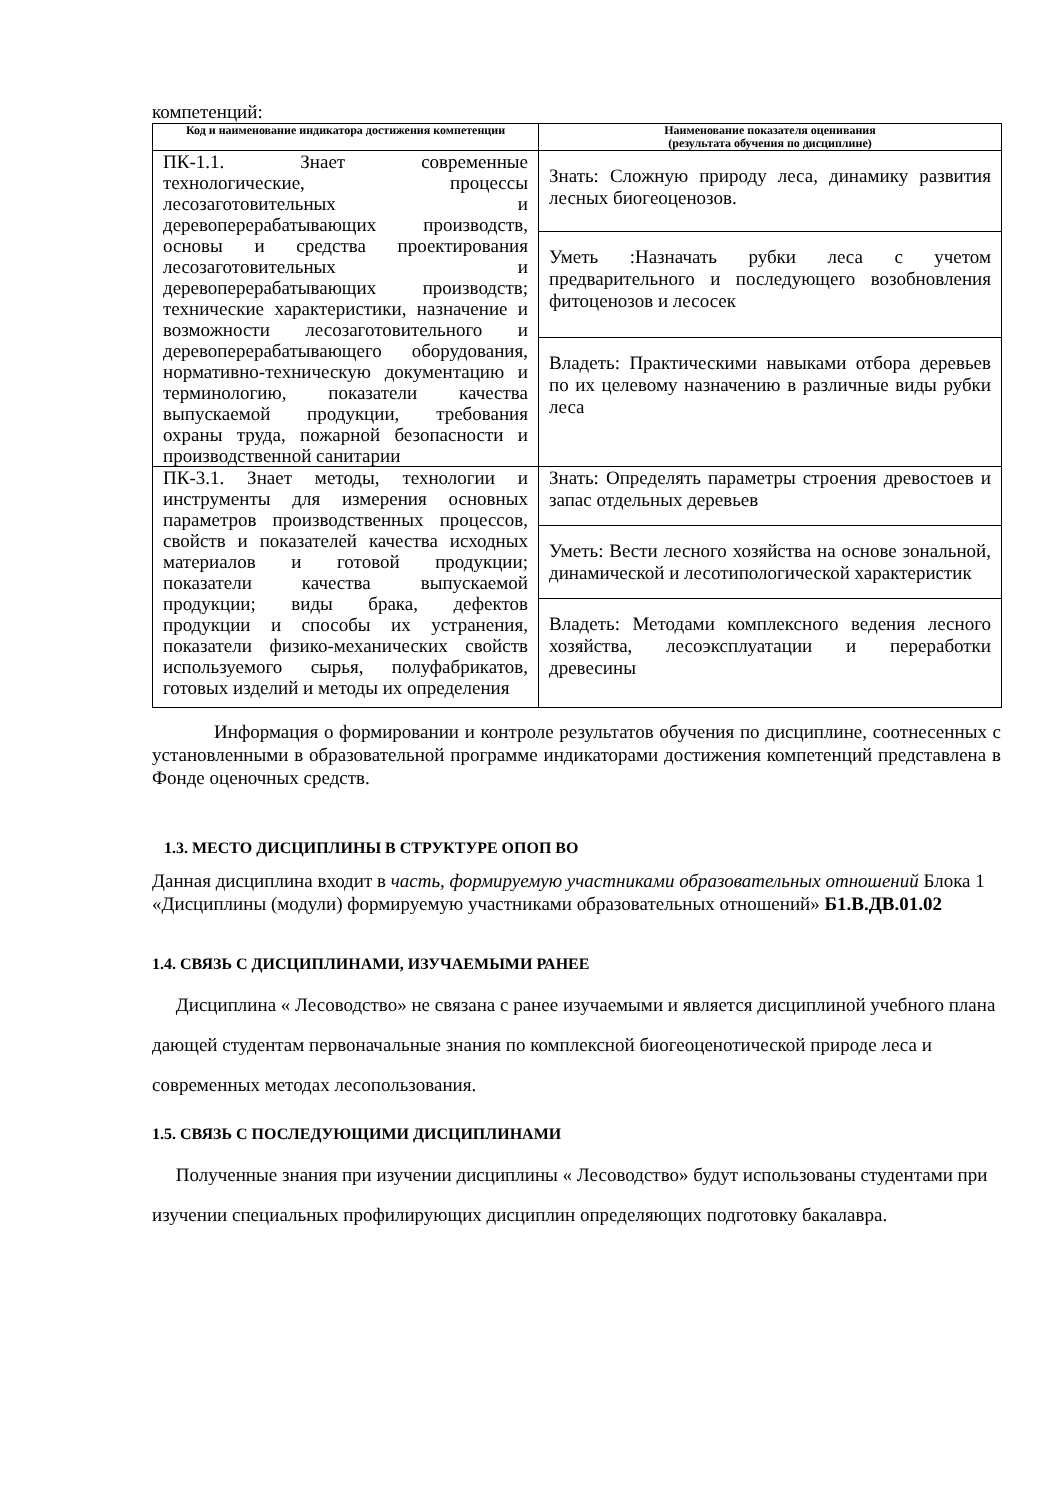компетенций:
| Код и наименование индикатора достижения компетенции | Наименование показателя оценивания (результата обучения по дисциплине) |
| --- | --- |
| ПК-1.1. Знает современные технологические, процессы лесозаготовительных и деревоперерабатывающих производств, основы и средства проектирования лесозаготовительных и деревоперерабатывающих производств; технические характеристики, назначение и возможности лесозаготовительного и деревоперерабатывающего оборудования, нормативно-техническую документацию и терминологию, показатели качества выпускаемой продукции, требования охраны труда, пожарной безопасности и производственной санитарии | Знать: Сложную природу леса, динамику развития лесных биогеоценозов. |
| | Уметь :Назначать рубки леса с учетом предварительного и последующего возобновления фитоценозов и лесосек |
| | Владеть: Практическими навыками отбора деревьев по их целевому назначению в различные виды рубки леса |
| ПК-3.1. Знает методы, технологии и инструменты для измерения основных параметров производственных процессов, свойств и показателей качества исходных материалов и готовой продукции; показатели качества выпускаемой продукции; виды брака, дефектов продукции и способы их устранения, показатели физико-механических свойств используемого сырья, полуфабрикатов, готовых изделий и методы их определения | Знать: Определять параметры строения древостоев и запас отдельных деревьев |
| | Уметь: Вести лесного хозяйства на основе зональной, динамической и лесотипологической характеристик |
| | Владеть: Методами комплексного ведения лесного хозяйства, лесоэксплуатации и переработки древесины |
Информация о формировании и контроле результатов обучения по дисциплине, соотнесенных с установленными в образовательной программе индикаторами достижения компетенций представлена в Фонде оценочных средств.
1.3. МЕСТО ДИСЦИПЛИНЫ В СТРУКТУРЕ ОПОП ВО
Данная дисциплина входит в часть, формируемую участниками образовательных отношений Блока 1 «Дисциплины (модули) формируемую участниками образовательных отношений» Б1.В.ДВ.01.02
1.4. СВЯЗЬ С ДИСЦИПЛИНАМИ, ИЗУЧАЕМЫМИ РАНЕЕ
Дисциплина « Лесоводство» не связана с ранее изучаемыми и является дисциплиной учебного плана дающей студентам первоначальные знания по комплексной биогеоценотической природе леса и современных методах лесопользования.
1.5. СВЯЗЬ С ПОСЛЕДУЮЩИМИ ДИСЦИПЛИНАМИ
Полученные знания при изучении дисциплины « Лесоводство» будут использованы студентами при изучении специальных профилирующих дисциплин определяющих подготовку бакалавра.